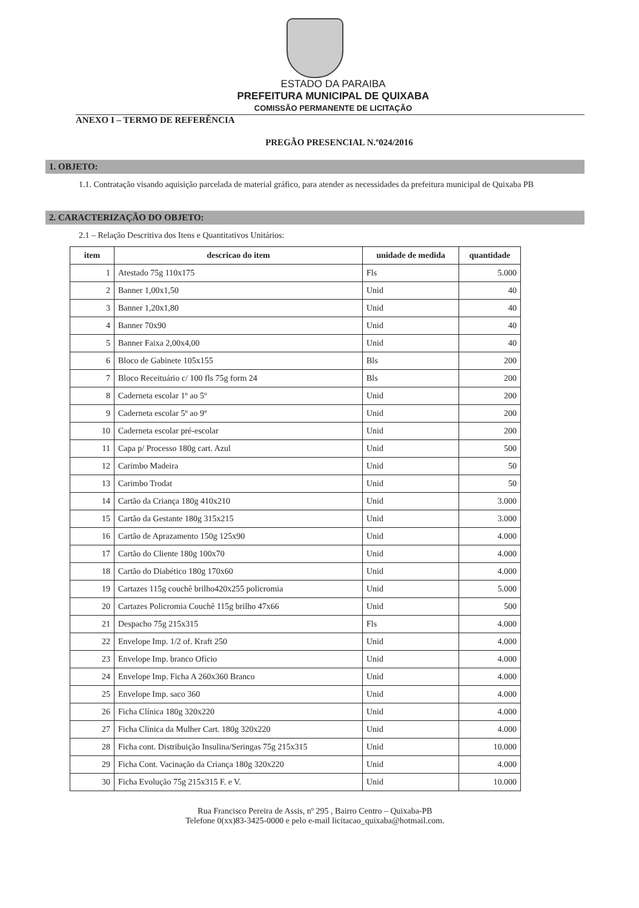ESTADO DA PARAIBA
PREFEITURA MUNICIPAL DE QUIXABA
COMISSÃO PERMANENTE DE LICITAÇÃO
ANEXO I – TERMO DE REFERÊNCIA
PREGÃO PRESENCIAL N.º024/2016
1. OBJETO:
1.1. Contratação visando aquisição parcelada de material gráfico, para atender as necessidades da prefeitura municipal de Quixaba PB
2. CARACTERIZAÇÃO DO OBJETO:
2.1 – Relação Descritiva dos Itens e Quantitativos Unitários:
| item | descricao do item | unidade de medida | quantidade |
| --- | --- | --- | --- |
| 1 | Atestado 75g 110x175 | Fls | 5.000 |
| 2 | Banner 1,00x1,50 | Unid | 40 |
| 3 | Banner 1,20x1,80 | Unid | 40 |
| 4 | Banner 70x90 | Unid | 40 |
| 5 | Banner Faixa 2,00x4,00 | Unid | 40 |
| 6 | Bloco de Gabinete 105x155 | Bls | 200 |
| 7 | Bloco Receituário c/ 100 fls 75g form 24 | Bls | 200 |
| 8 | Caderneta escolar 1º ao 5º | Unid | 200 |
| 9 | Caderneta escolar 5º ao 9º | Unid | 200 |
| 10 | Caderneta escolar pré-escolar | Unid | 200 |
| 11 | Capa p/ Processo 180g cart. Azul | Unid | 500 |
| 12 | Carimbo Madeira | Unid | 50 |
| 13 | Carimbo Trodat | Unid | 50 |
| 14 | Cartão da Criança 180g 410x210 | Unid | 3.000 |
| 15 | Cartão da Gestante 180g 315x215 | Unid | 3.000 |
| 16 | Cartão de Aprazamento 150g 125x90 | Unid | 4.000 |
| 17 | Cartão do Cliente 180g 100x70 | Unid | 4.000 |
| 18 | Cartão do Diabético 180g 170x60 | Unid | 4.000 |
| 19 | Cartazes 115g couchê brilho420x255 policromia | Unid | 5.000 |
| 20 | Cartazes Policromia Couchê 115g brilho 47x66 | Unid | 500 |
| 21 | Despacho 75g 215x315 | Fls | 4.000 |
| 22 | Envelope Imp. 1/2 of. Kraft 250 | Unid | 4.000 |
| 23 | Envelope Imp. branco Ofício | Unid | 4.000 |
| 24 | Envelope Imp. Ficha A 260x360 Branco | Unid | 4.000 |
| 25 | Envelope Imp. saco 360 | Unid | 4.000 |
| 26 | Ficha Clínica 180g 320x220 | Unid | 4.000 |
| 27 | Ficha Clínica da Mulher Cart. 180g 320x220 | Unid | 4.000 |
| 28 | Ficha cont. Distribuição Insulina/Seringas 75g 215x315 | Unid | 10.000 |
| 29 | Ficha Cont. Vacinação da Criança 180g 320x220 | Unid | 4.000 |
| 30 | Ficha Evolução 75g 215x315 F. e V. | Unid | 10.000 |
Rua Francisco Pereira de Assis, nº 295 , Bairro Centro – Quixaba-PB
Telefone 0(xx)83-3425-0000 e pelo e-mail licitacao_quixaba@hotmail.com.